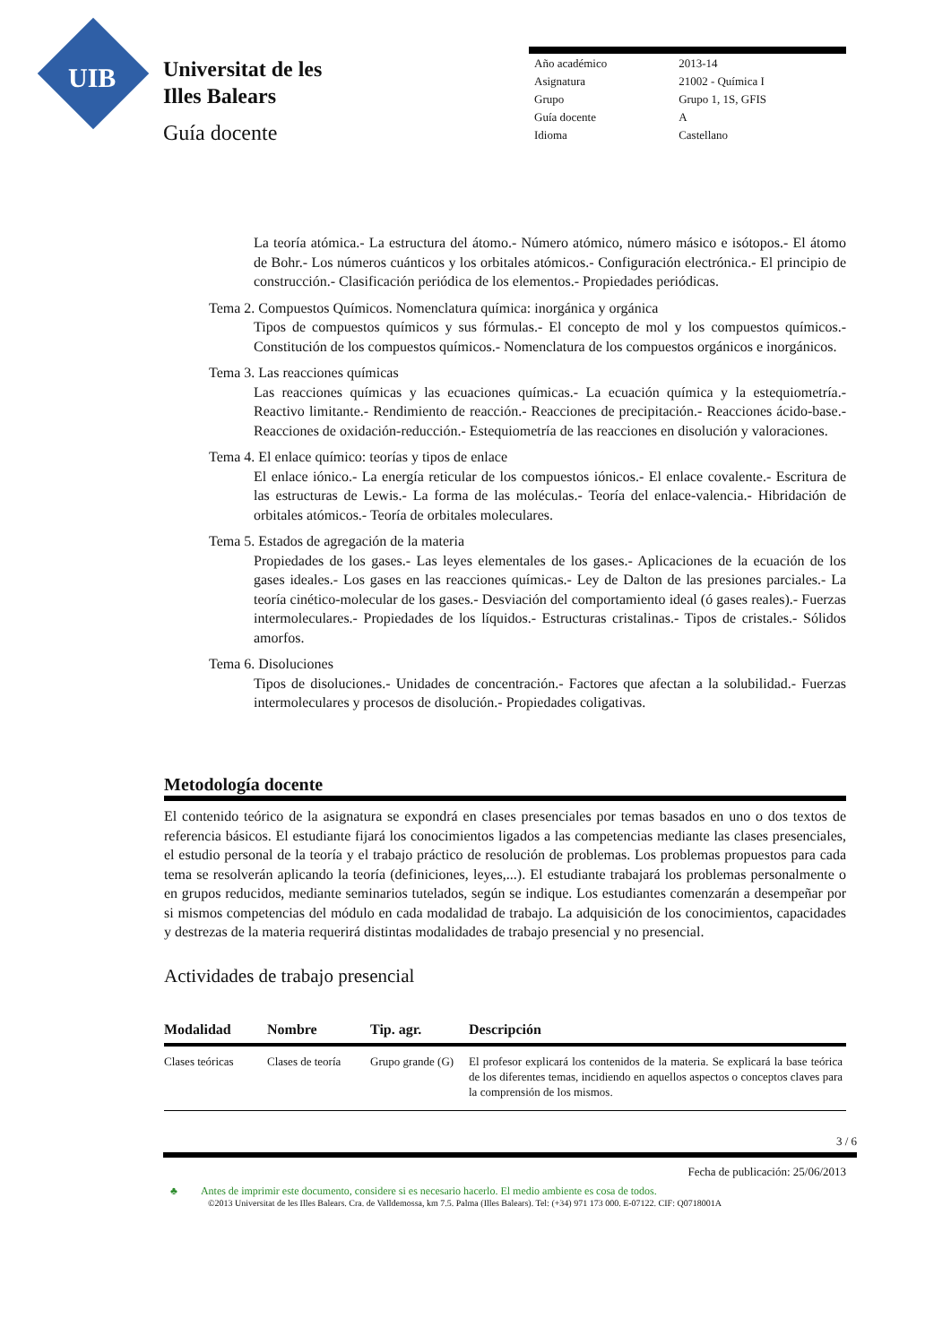UIB
Universitat de les
Illes Balears
Guía docente
| Año académico | 2013-14 |
| Asignatura | 21002 - Química I |
| Grupo | Grupo 1, 1S, GFIS |
| Guía docente | A |
| Idioma | Castellano |
La teoría atómica.- La estructura del átomo.- Número atómico, número másico e isótopos.- El átomo de Bohr.- Los números cuánticos y los orbitales atómicos.- Configuración electrónica.- El principio de construcción.- Clasificación periódica de los elementos.- Propiedades periódicas.
Tema 2. Compuestos Químicos. Nomenclatura química: inorgánica y orgánica
Tipos de compuestos químicos y sus fórmulas.- El concepto de mol y los compuestos químicos.- Constitución de los compuestos químicos.- Nomenclatura de los compuestos orgánicos e inorgánicos.
Tema 3. Las reacciones químicas
Las reacciones químicas y las ecuaciones químicas.- La ecuación química y la estequiometría.- Reactivo limitante.- Rendimiento de reacción.- Reacciones de precipitación.- Reacciones ácido-base.- Reacciones de oxidación-reducción.- Estequiometría de las reacciones en disolución y valoraciones.
Tema 4. El enlace químico: teorías y tipos de enlace
El enlace iónico.- La energía reticular de los compuestos iónicos.- El enlace covalente.- Escritura de las estructuras de Lewis.- La forma de las moléculas.- Teoría del enlace-valencia.- Hibridación de orbitales atómicos.- Teoría de orbitales moleculares.
Tema 5. Estados de agregación de la materia
Propiedades de los gases.- Las leyes elementales de los gases.- Aplicaciones de la ecuación de los gases ideales.- Los gases en las reacciones químicas.- Ley de Dalton de las presiones parciales.- La teoría cinético-molecular de los gases.- Desviación del comportamiento ideal (ó gases reales).- Fuerzas intermoleculares.- Propiedades de los líquidos.- Estructuras cristalinas.- Tipos de cristales.- Sólidos amorfos.
Tema 6. Disoluciones
Tipos de disoluciones.- Unidades de concentración.- Factores que afectan a la solubilidad.- Fuerzas intermoleculares y procesos de disolución.- Propiedades coligativas.
Metodología docente
El contenido teórico de la asignatura se expondrá en clases presenciales por temas basados en uno o dos textos de referencia básicos. El estudiante fijará los conocimientos ligados a las competencias mediante las clases presenciales, el estudio personal de la teoría y el trabajo práctico de resolución de problemas. Los problemas propuestos para cada tema se resolverán aplicando la teoría (definiciones, leyes,...). El estudiante trabajará los problemas personalmente o en grupos reducidos, mediante seminarios tutelados, según se indique. Los estudiantes comenzarán a desempeñar por si mismos competencias del módulo en cada modalidad de trabajo. La adquisición de los conocimientos, capacidades y destrezas de la materia requerirá distintas modalidades de trabajo presencial y no presencial.
Actividades de trabajo presencial
| Modalidad | Nombre | Tip. agr. | Descripción |
| --- | --- | --- | --- |
| Clases teóricas | Clases de teoría | Grupo grande (G) | El profesor explicará los contenidos de la materia. Se explicará la base teórica de los diferentes temas, incidiendo en aquellos aspectos o conceptos claves para la comprensión de los mismos. |
3 / 6
Fecha de publicación: 25/06/2013
♣ Antes de imprimir este documento, considere si es necesario hacerlo. El medio ambiente es cosa de todos.
©2013 Universitat de les Illes Balears. Cra. de Valldemossa, km 7.5. Palma (Illes Balears). Tel: (+34) 971 173 000. E-07122. CIF: Q0718001A